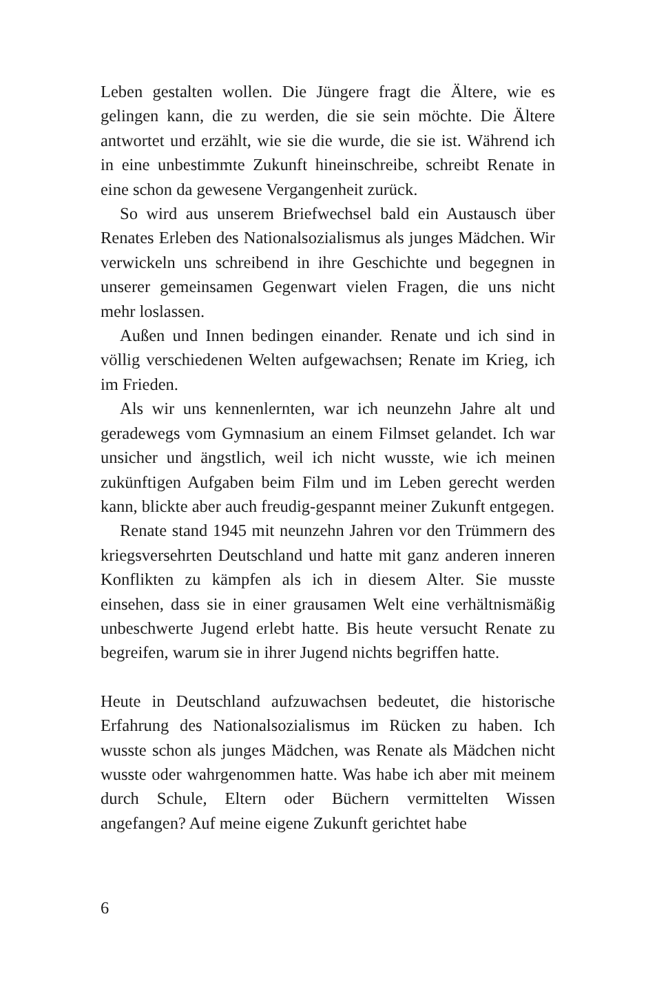Leben gestalten wollen. Die Jüngere fragt die Ältere, wie es gelingen kann, die zu werden, die sie sein möchte. Die Ältere antwortet und erzählt, wie sie die wurde, die sie ist. Während ich in eine unbestimmte Zukunft hineinschreibe, schreibt Renate in eine schon da gewesene Vergangenheit zurück.
So wird aus unserem Briefwechsel bald ein Austausch über Renates Erleben des Nationalsozialismus als junges Mädchen. Wir verwickeln uns schreibend in ihre Geschichte und begegnen in unserer gemeinsamen Gegenwart vielen Fragen, die uns nicht mehr loslassen.
Außen und Innen bedingen einander. Renate und ich sind in völlig verschiedenen Welten aufgewachsen; Renate im Krieg, ich im Frieden.
Als wir uns kennenlernten, war ich neunzehn Jahre alt und geradewegs vom Gymnasium an einem Filmset gelandet. Ich war unsicher und ängstlich, weil ich nicht wusste, wie ich meinen zukünftigen Aufgaben beim Film und im Leben gerecht werden kann, blickte aber auch freudig-gespannt meiner Zukunft entgegen.
Renate stand 1945 mit neunzehn Jahren vor den Trümmern des kriegsversehrten Deutschland und hatte mit ganz anderen inneren Konflikten zu kämpfen als ich in diesem Alter. Sie musste einsehen, dass sie in einer grausamen Welt eine verhältnismäßig unbeschwerte Jugend erlebt hatte. Bis heute versucht Renate zu begreifen, warum sie in ihrer Jugend nichts begriffen hatte.
Heute in Deutschland aufzuwachsen bedeutet, die historische Erfahrung des Nationalsozialismus im Rücken zu haben. Ich wusste schon als junges Mädchen, was Renate als Mädchen nicht wusste oder wahrgenommen hatte. Was habe ich aber mit meinem durch Schule, Eltern oder Büchern vermittelten Wissen angefangen? Auf meine eigene Zukunft gerichtet habe
6